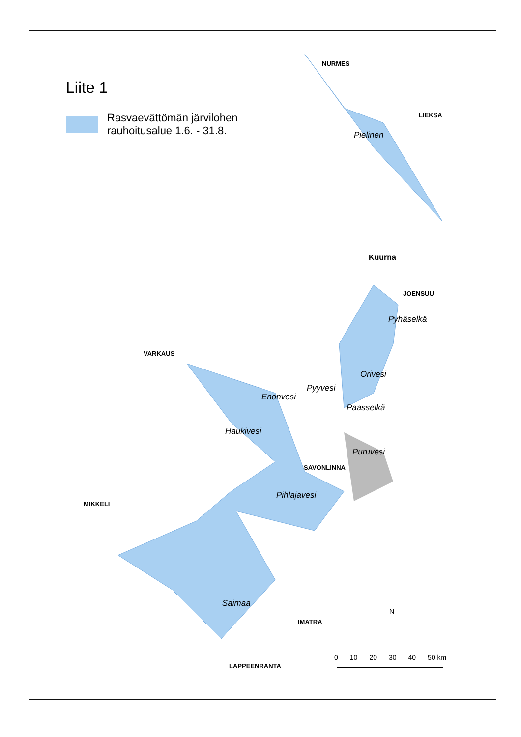Liite 1
Rasvaevättömän järvilohen
rauhoitusalue 1.6. - 31.8.
NURMES
LIEKSA
Pielinen
Kuurna
JOENSUU
Pyhäselkä
VARKAUS
Orivesi
Pyyvesi
Enonvesi
Paasselkä
Haukivesi
Puruvesi
SAVONLINNA
MIKKELI
Pihlajavesi
Saimaa
IMATRA
LAPPEENRANTA
N
0 10 20 30 40 50 km